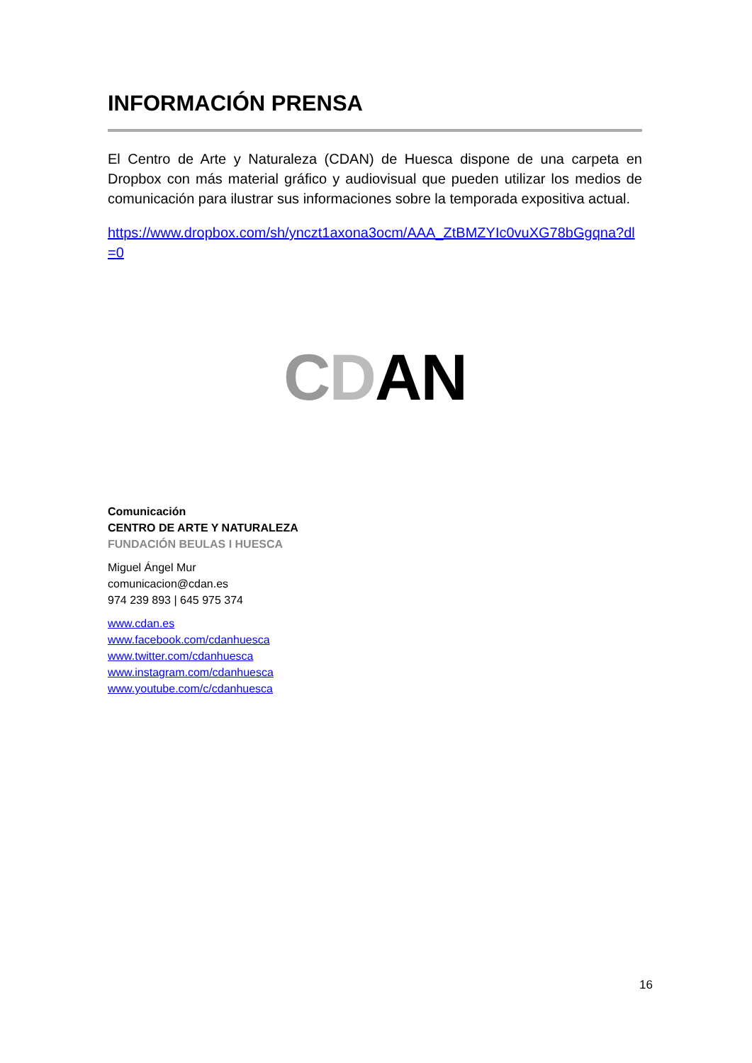INFORMACIÓN PRENSA
El Centro de Arte y Naturaleza (CDAN) de Huesca dispone de una carpeta en Dropbox con más material gráfico y audiovisual que pueden utilizar los medios de comunicación para ilustrar sus informaciones sobre la temporada expositiva actual.
https://www.dropbox.com/sh/ynczt1axona3ocm/AAA_ZtBMZYIc0vuXG78bGgqna?dl=0
CDAN
Comunicación
CENTRO DE ARTE Y NATURALEZA
FUNDACIÓN BEULAS I HUESCA
Miguel Ángel Mur
comunicacion@cdan.es
974 239 893 | 645 975 374
www.cdan.es
www.facebook.com/cdanhuesca
www.twitter.com/cdanhuesca
www.instagram.com/cdanhuesca
www.youtube.com/c/cdanhuesca
16